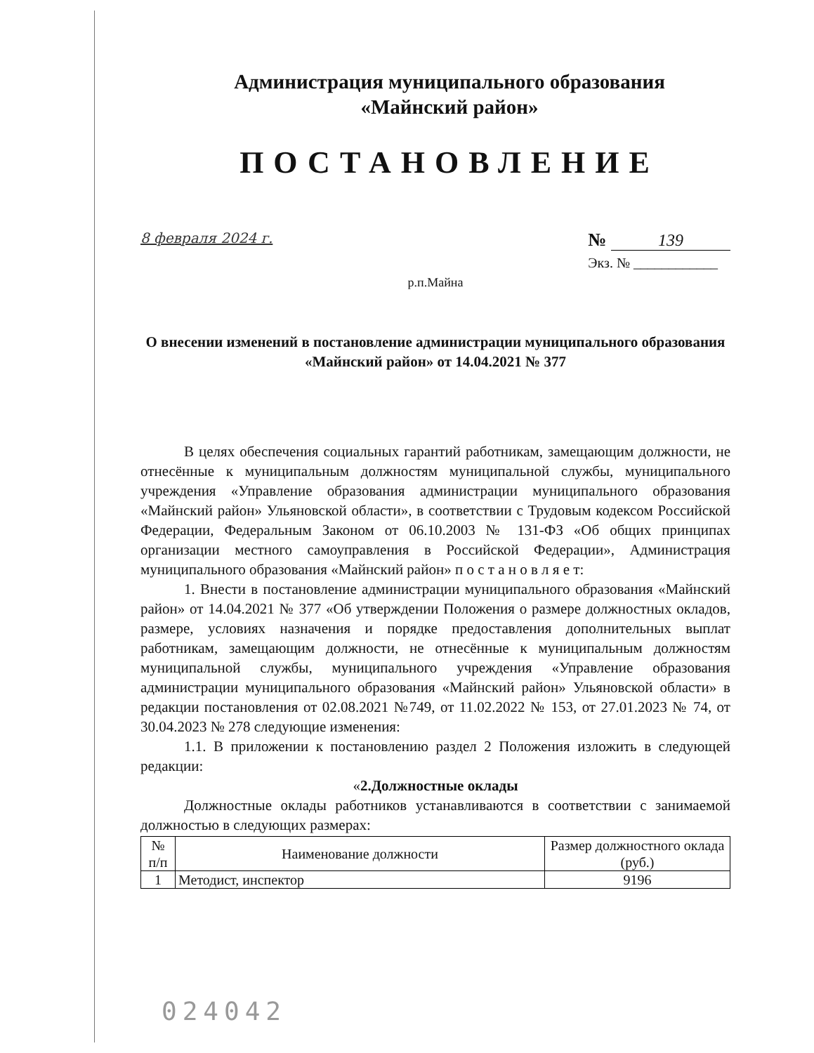Администрация муниципального образования
«Майнский район»
ПОСТАНОВЛЕНИЕ
8 февраля 2024 г.
№ 139
Экз. № ____________
р.п.Майна
О внесении изменений в постановление администрации муниципального образования «Майнский район» от 14.04.2021 № 377
В целях обеспечения социальных гарантий работникам, замещающим должности, не отнесённые к муниципальным должностям муниципальной службы, муниципального учреждения «Управление образования администрации муниципального образования «Майнский район» Ульяновской области», в соответствии с Трудовым кодексом Российской Федерации, Федеральным Законом от 06.10.2003 № 131-ФЗ «Об общих принципах организации местного самоуправления в Российской Федерации», Администрация муниципального образования «Майнский район» п о с т а н о в л я е т:
1. Внести в постановление администрации муниципального образования «Майнский район» от 14.04.2021 № 377 «Об утверждении Положения о размере должностных окладов, размере, условиях назначения и порядке предоставления дополнительных выплат работникам, замещающим должности, не отнесённые к муниципальным должностям муниципальной службы, муниципального учреждения «Управление образования администрации муниципального образования «Майнский район» Ульяновской области» в редакции постановления от 02.08.2021 №749, от 11.02.2022 № 153, от 27.01.2023 № 74, от 30.04.2023 № 278 следующие изменения:
1.1. В приложении к постановлению раздел 2 Положения изложить в следующей редакции:
«2.Должностные оклады
Должностные оклады работников устанавливаются в соответствии с занимаемой должностью в следующих размерах:
| № п/п | Наименование должности | Размер должностного оклада (руб.) |
| --- | --- | --- |
| 1 | Методист, инспектор | 9196 |
024042